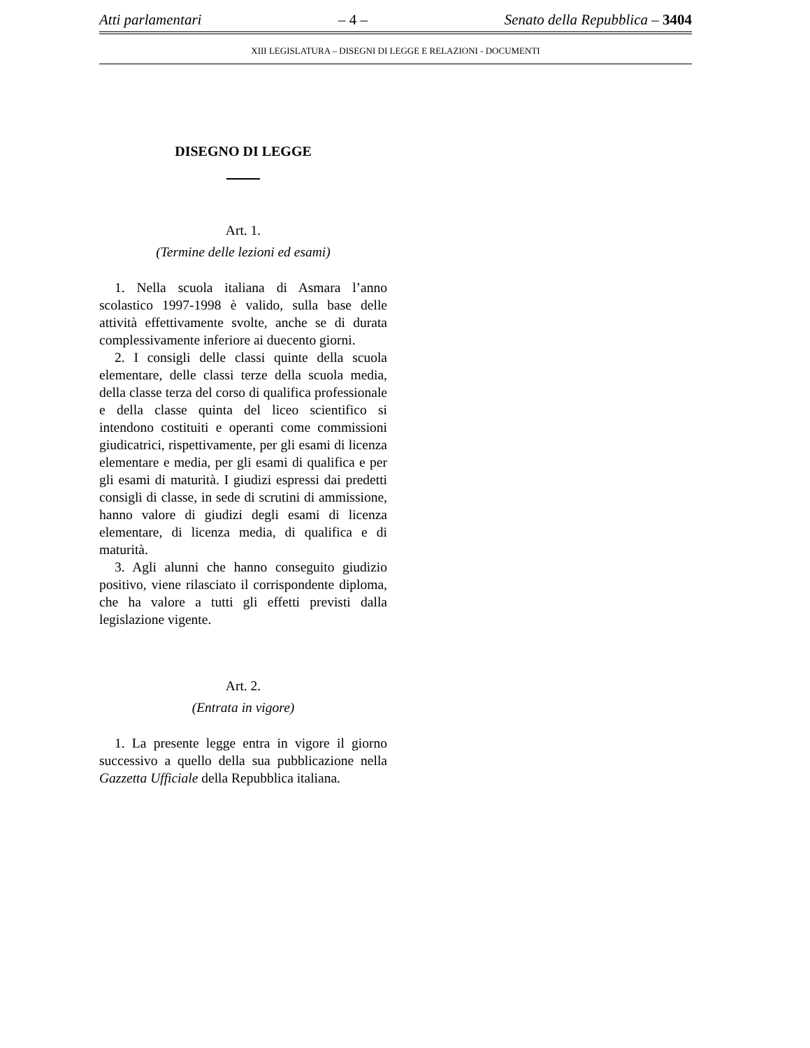Atti parlamentari – 4 – Senato della Repubblica – 3404
XIII LEGISLATURA – DISEGNI DI LEGGE E RELAZIONI - DOCUMENTI
DISEGNO DI LEGGE
Art. 1.
(Termine delle lezioni ed esami)
1. Nella scuola italiana di Asmara l’anno scolastico 1997-1998 è valido, sulla base delle attività effettivamente svolte, anche se di durata complessivamente inferiore ai duecento giorni.
2. I consigli delle classi quinte della scuola elementare, delle classi terze della scuola media, della classe terza del corso di qualifica professionale e della classe quinta del liceo scientifico si intendono costituiti e operanti come commissioni giudicatrici, rispettivamente, per gli esami di licenza elementare e media, per gli esami di qualifica e per gli esami di maturità. I giudizi espressi dai predetti consigli di classe, in sede di scrutini di ammissione, hanno valore di giudizi degli esami di licenza elementare, di licenza media, di qualifica e di maturità.
3. Agli alunni che hanno conseguito giudizio positivo, viene rilasciato il corrispondente diploma, che ha valore a tutti gli effetti previsti dalla legislazione vigente.
Art. 2.
(Entrata in vigore)
1. La presente legge entra in vigore il giorno successivo a quello della sua pubblicazione nella Gazzetta Ufficiale della Repubblica italiana.